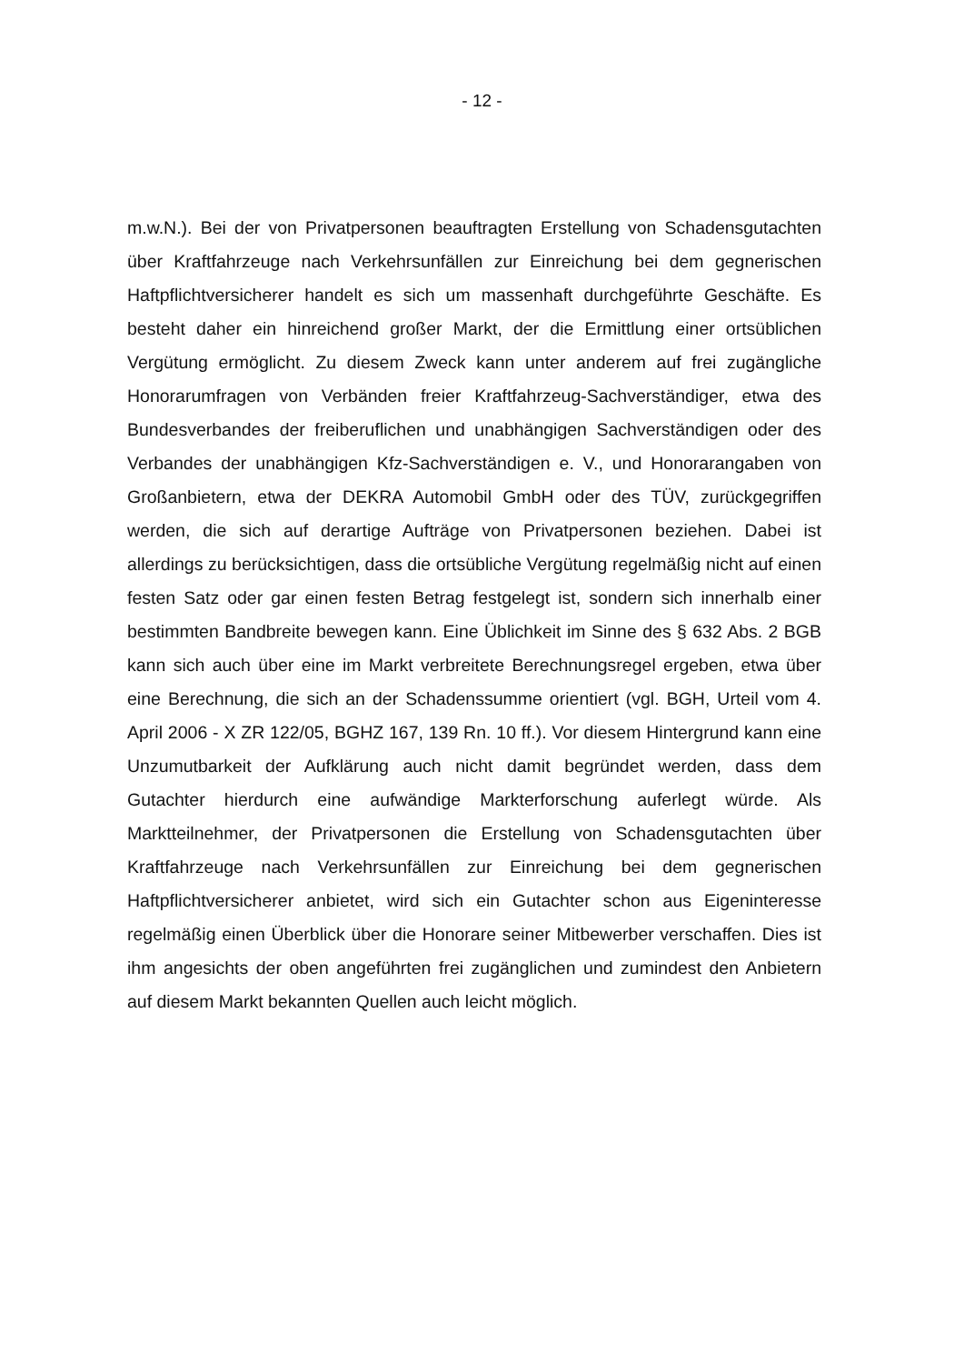- 12 -
m.w.N.). Bei der von Privatpersonen beauftragten Erstellung von Schadensgutachten über Kraftfahrzeuge nach Verkehrsunfällen zur Einreichung bei dem gegnerischen Haftpflichtversicherer handelt es sich um massenhaft durchgeführte Geschäfte. Es besteht daher ein hinreichend großer Markt, der die Ermittlung einer ortsüblichen Vergütung ermöglicht. Zu diesem Zweck kann unter anderem auf frei zugängliche Honorarumfragen von Verbänden freier Kraftfahrzeug-Sachverständiger, etwa des Bundesverbandes der freiberuflichen und unabhängigen Sachverständigen oder des Verbandes der unabhängigen Kfz-Sachverständigen e. V., und Honorarangaben von Großanbietern, etwa der DEKRA Automobil GmbH oder des TÜV, zurückgegriffen werden, die sich auf derartige Aufträge von Privatpersonen beziehen. Dabei ist allerdings zu berücksichtigen, dass die ortsübliche Vergütung regelmäßig nicht auf einen festen Satz oder gar einen festen Betrag festgelegt ist, sondern sich innerhalb einer bestimmten Bandbreite bewegen kann. Eine Üblichkeit im Sinne des § 632 Abs. 2 BGB kann sich auch über eine im Markt verbreitete Berechnungsregel ergeben, etwa über eine Berechnung, die sich an der Schadenssumme orientiert (vgl. BGH, Urteil vom 4. April 2006 - X ZR 122/05, BGHZ 167, 139 Rn. 10 ff.). Vor diesem Hintergrund kann eine Unzumutbarkeit der Aufklärung auch nicht damit begründet werden, dass dem Gutachter hierdurch eine aufwändige Markterforschung auferlegt würde. Als Marktteilnehmer, der Privatpersonen die Erstellung von Schadensgutachten über Kraftfahrzeuge nach Verkehrsunfällen zur Einreichung bei dem gegnerischen Haftpflichtversicherer anbietet, wird sich ein Gutachter schon aus Eigeninteresse regelmäßig einen Überblick über die Honorare seiner Mitbewerber verschaffen. Dies ist ihm angesichts der oben angeführten frei zugänglichen und zumindest den Anbietern auf diesem Markt bekannten Quellen auch leicht möglich.